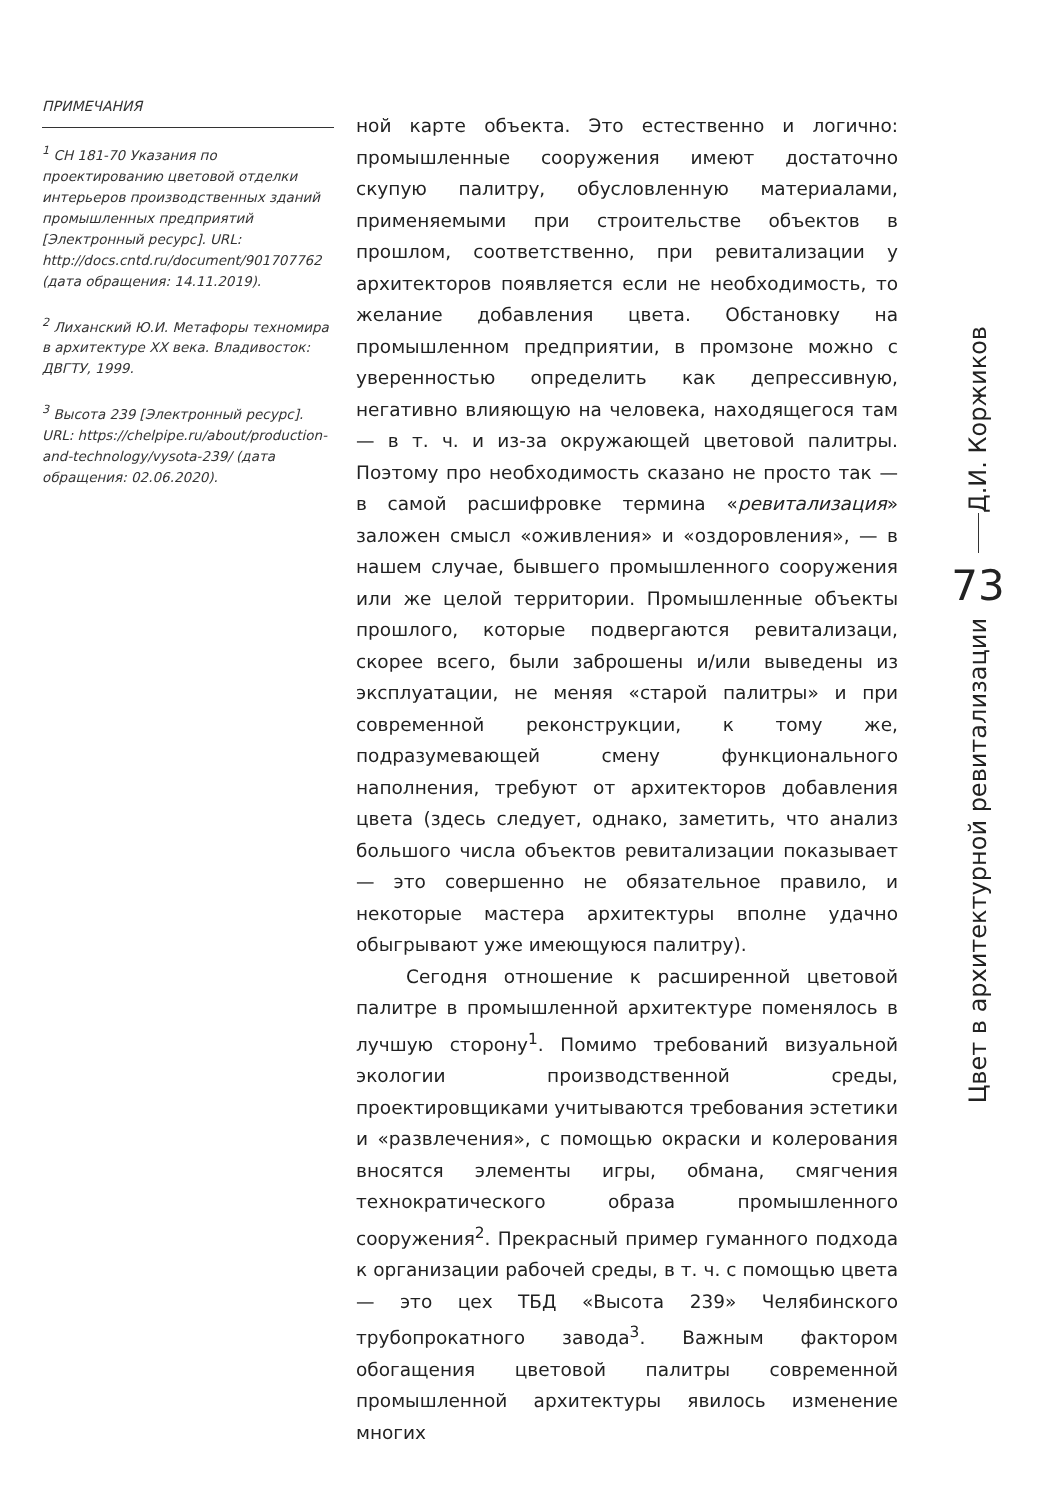ПРИМЕЧАНИЯ
<sup>1</sup> СН 181-70 Указания по проектированию цветовой отделки интерьеров производственных зданий промышленных предприятий [Электронный ресурс]. URL: http://docs.cntd.ru/document/901707762 (дата обращения: 14.11.2019).
<sup>2</sup> Лиханский Ю.И. Метафоры техномира в архитектуре XX века. Владивосток: ДВГТУ, 1999.
<sup>3</sup> Высота 239 [Электронный ресурс]. URL: https://chelpipe.ru/about/production-and-technology/vysota-239/ (дата обращения: 02.06.2020).
ной карте объекта. Это естественно и логично: промышленные сооружения имеют достаточно скупую палитру, обусловленную материалами, применяемыми при строительстве объектов в прошлом, соответственно, при ревитализации у архитекторов появляется если не необходимость, то желание добавления цвета. Обстановку на промышленном предприятии, в промзоне можно с уверенностью определить как депрессивную, негативно влияющую на человека, находящегося там — в т. ч. и из-за окружающей цветовой палитры. Поэтому про необходимость сказано не просто так — в самой расшифровке термина «ревитализация» заложен смысл «оживления» и «оздоровления», — в нашем случае, бывшего промышленного сооружения или же целой территории. Промышленные объекты прошлого, которые подвергаются ревитализаци, скорее всего, были заброшены и/или выведены из эксплуатации, не меняя «старой палитры» и при современной реконструкции, к тому же, подразумевающей смену функционального наполнения, требуют от архитекторов добавления цвета (здесь следует, однако, заметить, что анализ большого числа объектов ревитализации показывает — это совершенно не обязательное правило, и некоторые мастера архитектуры вполне удачно обыгрывают уже имеющуюся палитру).
Сегодня отношение к расширенной цветовой палитре в промышленной архитектуре поменялось в лучшую сторону<sup>1</sup>. Помимо требований визуальной экологии производственной среды, проектировщиками учитываются требования эстетики и «развлечения», с помощью окраски и колерования вносятся элементы игры, обмана, смягчения технократического образа промышленного сооружения<sup>2</sup>. Прекрасный пример гуманного подхода к организации рабочей среды, в т. ч. с помощью цвета — это цех ТБД «Высота 239» Челябинского трубопрокатного завода<sup>3</sup>. Важным фактором обогащения цветовой палитры современной промышленной архитектуры явилось изменение многих
Д.И. Коржиков
73
Цвет в архитектурной ревитализации